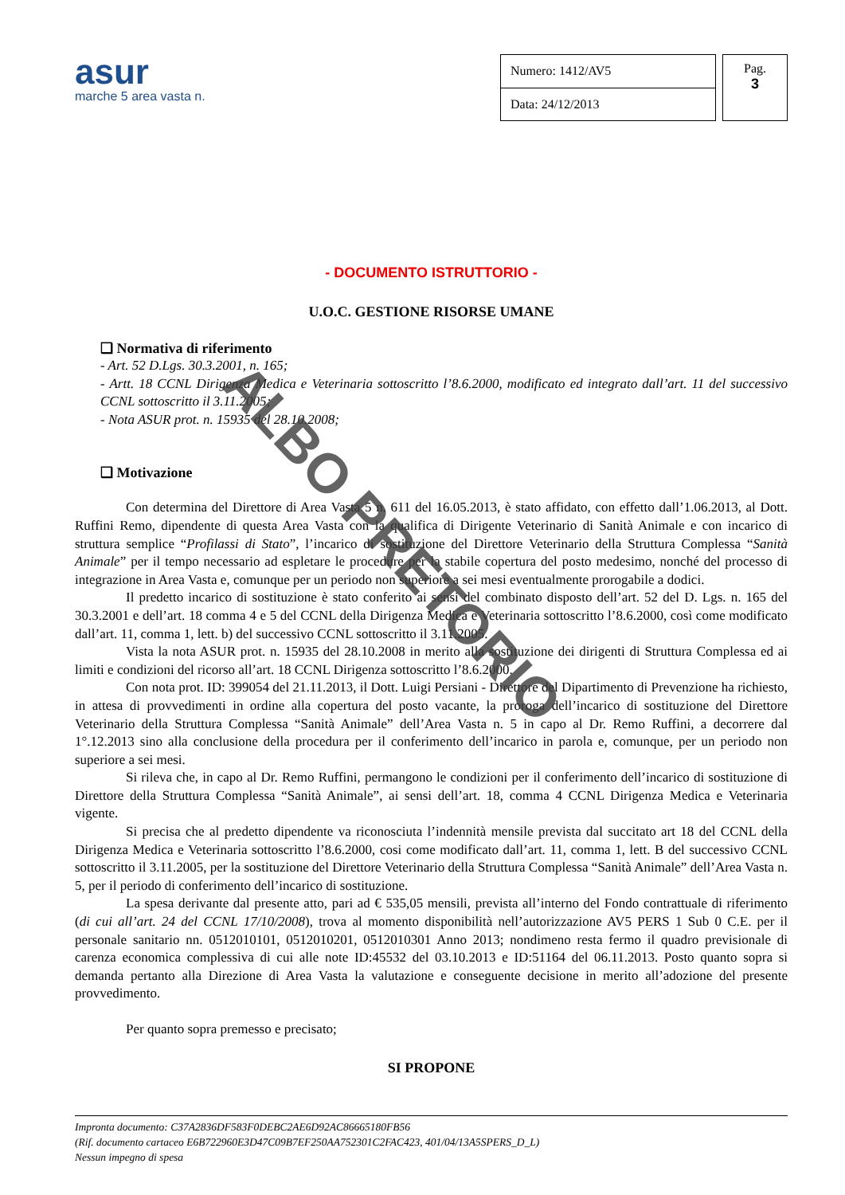asur
marche 5 area vasta n.
| Numero: 1412/AV5 |
| Data: 24/12/2013 |
Pag.
3
- DOCUMENTO ISTRUTTORIO -
U.O.C. GESTIONE RISORSE UMANE
❑ Normativa di riferimento
- Art. 52 D.Lgs. 30.3.2001, n. 165;
- Artt. 18 CCNL Dirigenza Medica e Veterinaria sottoscritto l’8.6.2000, modificato ed integrato dall’art. 11 del successivo CCNL sottoscritto il 3.11.2005;
- Nota ASUR prot. n. 15935 del 28.10.2008;
❑ Motivazione
Con determina del Direttore di Area Vasta 5 n. 611 del 16.05.2013, è stato affidato, con effetto dall’1.06.2013, al Dott. Ruffini Remo, dipendente di questa Area Vasta con la qualifica di Dirigente Veterinario di Sanità Animale e con incarico di struttura semplice “Profilassi di Stato”, l’incarico di sostituzione del Direttore Veterinario della Struttura Complessa “Sanità Animale” per il tempo necessario ad espletare le procedure per la stabile copertura del posto medesimo, nonché del processo di integrazione in Area Vasta e, comunque per un periodo non superiore a sei mesi eventualmente prorogabile a dodici.
Il predetto incarico di sostituzione è stato conferito ai sensi del combinato disposto dell’art. 52 del D. Lgs. n. 165 del 30.3.2001 e dell’art. 18 comma 4 e 5 del CCNL della Dirigenza Medica e Veterinaria sottoscritto l’8.6.2000, così come modificato dall’art. 11, comma 1, lett. b) del successivo CCNL sottoscritto il 3.11.2005.
Vista la nota ASUR prot. n. 15935 del 28.10.2008 in merito alla sostituzione dei dirigenti di Struttura Complessa ed ai limiti e condizioni del ricorso all’art. 18 CCNL Dirigenza sottoscritto l’8.6.2000.
Con nota prot. ID: 399054 del 21.11.2013, il Dott. Luigi Persiani - Direttore del Dipartimento di Prevenzione ha richiesto, in attesa di provvedimenti in ordine alla copertura del posto vacante, la proroga dell’incarico di sostituzione del Direttore Veterinario della Struttura Complessa “Sanità Animale” dell’Area Vasta n. 5 in capo al Dr. Remo Ruffini, a decorrere dal 1°.12.2013 sino alla conclusione della procedura per il conferimento dell’incarico in parola e, comunque, per un periodo non superiore a sei mesi.
Si rileva che, in capo al Dr. Remo Ruffini, permangono le condizioni per il conferimento dell’incarico di sostituzione di Direttore della Struttura Complessa “Sanità Animale”, ai sensi dell’art. 18, comma 4 CCNL Dirigenza Medica e Veterinaria vigente.
Si precisa che al predetto dipendente va riconosciuta l’indennità mensile prevista dal succitato art 18 del CCNL della Dirigenza Medica e Veterinaria sottoscritto l’8.6.2000, cosi come modificato dall’art. 11, comma 1, lett. B del successivo CCNL sottoscritto il 3.11.2005, per la sostituzione del Direttore Veterinario della Struttura Complessa “Sanità Animale” dell’Area Vasta n. 5, per il periodo di conferimento dell’incarico di sostituzione.
La spesa derivante dal presente atto, pari ad € 535,05 mensili, prevista all’interno del Fondo contrattuale di riferimento (di cui all’art. 24 del CCNL 17/10/2008), trova al momento disponibilità nell’autorizzazione AV5 PERS 1 Sub 0 C.E. per il personale sanitario nn. 0512010101, 0512010201, 0512010301 Anno 2013; nondimeno resta fermo il quadro previsionale di carenza economica complessiva di cui alle note ID:45532 del 03.10.2013 e ID:51164 del 06.11.2013. Posto quanto sopra si demanda pertanto alla Direzione di Area Vasta la valutazione e conseguente decisione in merito all’adozione del presente provvedimento.
Per quanto sopra premesso e precisato;
SI PROPONE
ALBO PRETORIO
Impronta documento: C37A2836DF583F0DEBC2AE6D92AC86665180FB56
(Rif. documento cartaceo E6B722960E3D47C09B7EF250AA752301C2FAC423, 401/04/13A5SPERS_D_L)
Nessun impegno di spesa